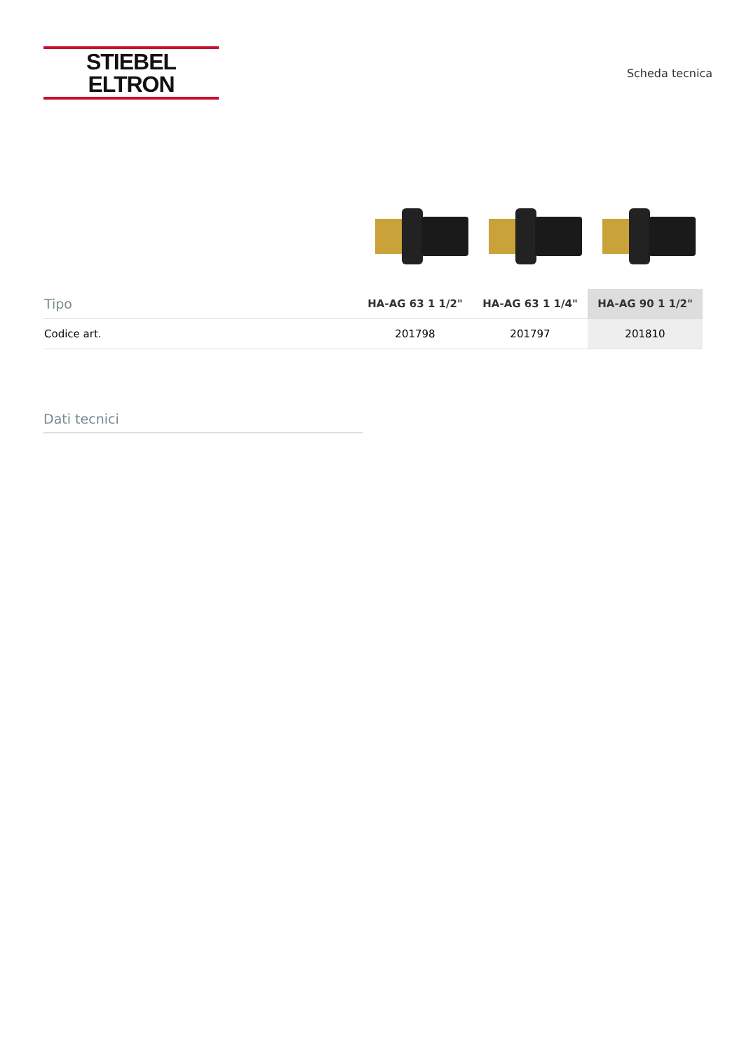STIEBEL ELTRON
Scheda tecnica
| Tipo | HA-AG 63 1 1/2" | HA-AG 63 1 1/4" | HA-AG 90 1 1/2" |
| --- | --- | --- | --- |
| Codice art. | 201798 | 201797 | 201810 |
Dati tecnici